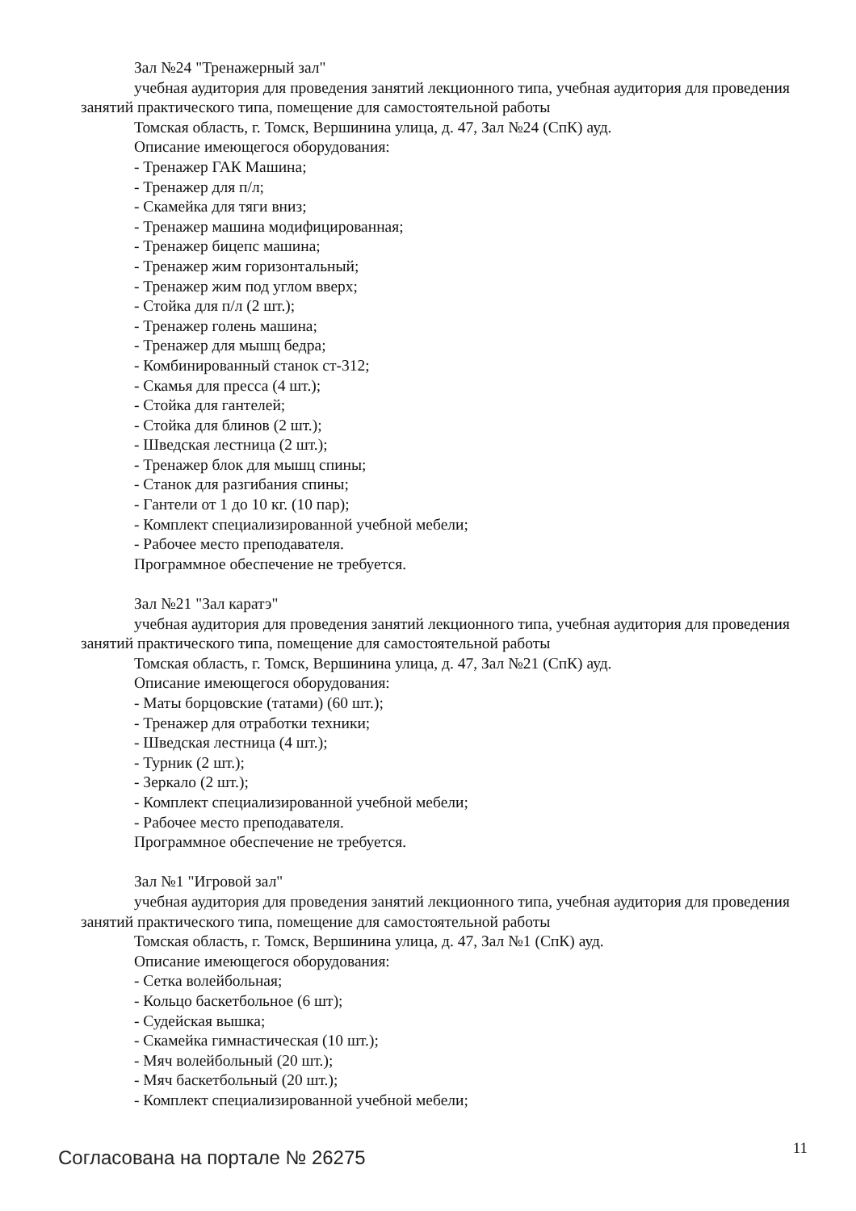Зал №24 "Тренажерный зал"
учебная аудитория для проведения занятий лекционного типа, учебная аудитория для проведения занятий практического типа, помещение для самостоятельной работы
Томская область, г. Томск, Вершинина улица, д. 47, Зал №24 (СпК) ауд.
Описание имеющегося оборудования:
- Тренажер ГАК Машина;
- Тренажер для п/л;
- Скамейка для тяги вниз;
- Тренажер машина модифицированная;
- Тренажер бицепс машина;
- Тренажер жим горизонтальный;
- Тренажер жим под углом вверх;
- Стойка для п/л (2 шт.);
- Тренажер голень машина;
- Тренажер для мышц бедра;
- Комбинированный станок ст-312;
- Скамья для пресса (4 шт.);
- Стойка для гантелей;
- Стойка для блинов (2 шт.);
- Шведская лестница (2 шт.);
- Тренажер блок для мышц спины;
- Станок для разгибания спины;
- Гантели от 1 до 10 кг. (10 пар);
- Комплект специализированной учебной мебели;
- Рабочее место преподавателя.
Программное обеспечение не требуется.
Зал №21 "Зал каратэ"
учебная аудитория для проведения занятий лекционного типа, учебная аудитория для проведения занятий практического типа, помещение для самостоятельной работы
Томская область, г. Томск, Вершинина улица, д. 47, Зал №21 (СпК) ауд.
Описание имеющегося оборудования:
- Маты борцовские (татами) (60 шт.);
- Тренажер для отработки техники;
- Шведская лестница (4 шт.);
- Турник (2 шт.);
- Зеркало (2 шт.);
- Комплект специализированной учебной мебели;
- Рабочее место преподавателя.
Программное обеспечение не требуется.
Зал №1 "Игровой зал"
учебная аудитория для проведения занятий лекционного типа, учебная аудитория для проведения занятий практического типа, помещение для самостоятельной работы
Томская область, г. Томск, Вершинина улица, д. 47, Зал №1 (СпК) ауд.
Описание имеющегося оборудования:
- Сетка волейбольная;
- Кольцо баскетбольное (6 шт);
- Судейская вышка;
- Скамейка гимнастическая (10 шт.);
- Мяч волейбольный (20 шт.);
- Мяч баскетбольный (20 шт.);
- Комплект специализированной учебной мебели;
Согласована на портале № 26275 11